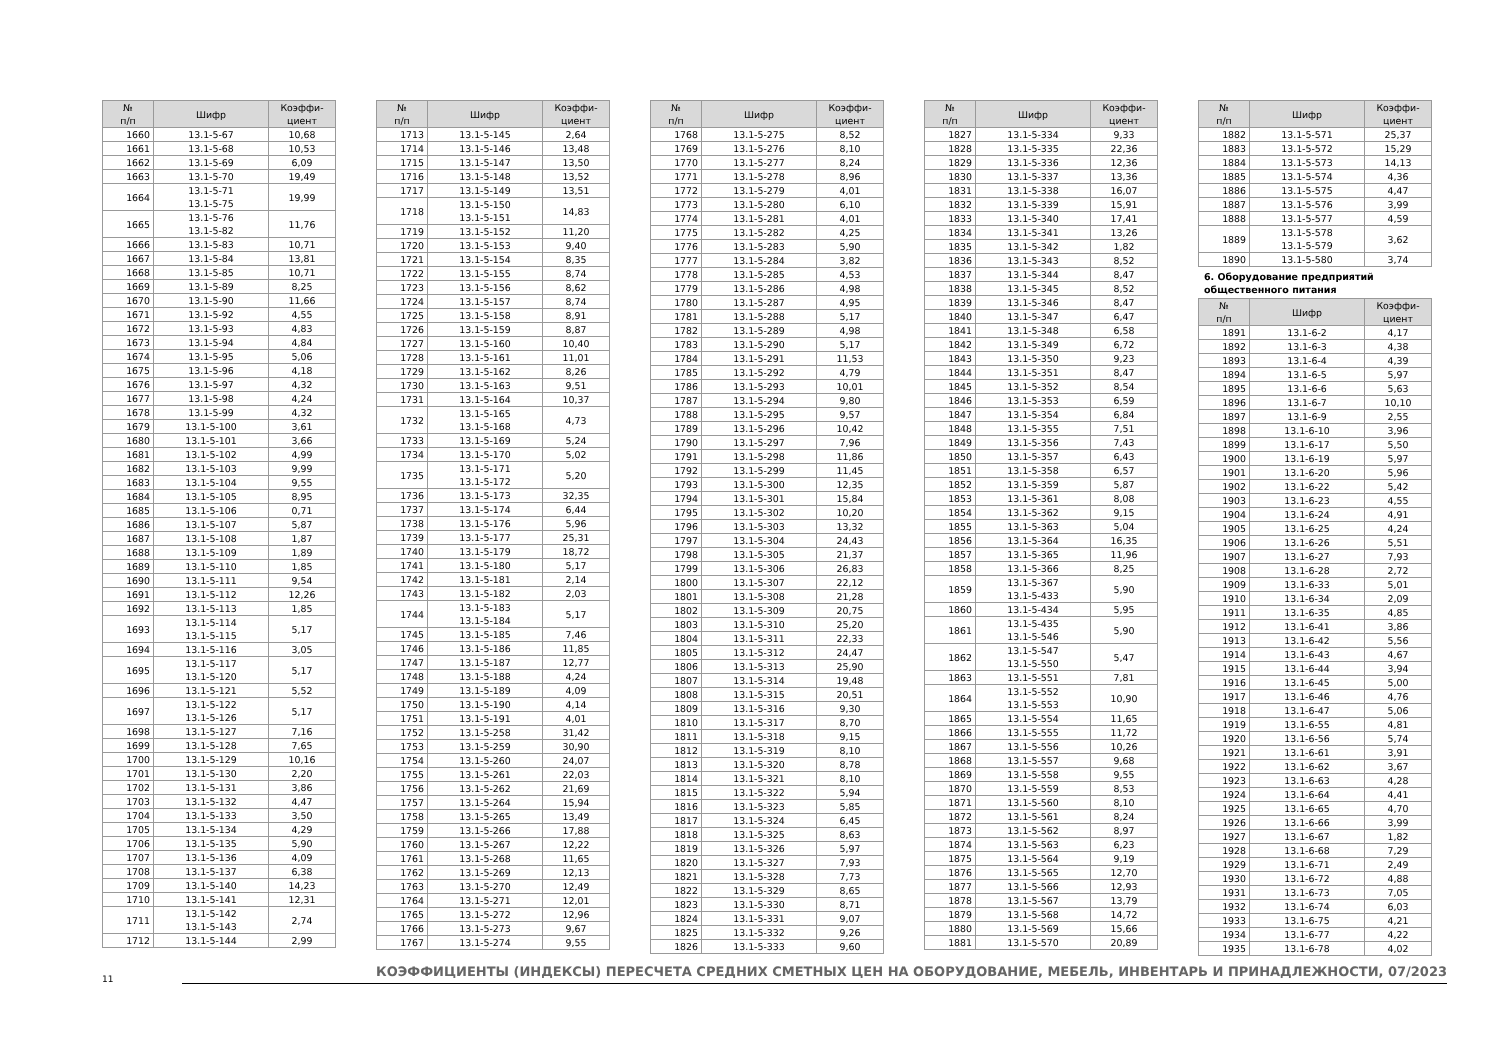| № п/п | Шифр | Коэффи- циент |
| --- | --- | --- |
| 1660 | 13.1-5-67 | 10,68 |
| 1661 | 13.1-5-68 | 10,53 |
| 1662 | 13.1-5-69 | 6,09 |
| 1663 | 13.1-5-70 | 19,49 |
| 1664 | 13.1-5-71 13.1-5-75 | 19,99 |
| 1665 | 13.1-5-76 13.1-5-82 | 11,76 |
| 1666 | 13.1-5-83 | 10,71 |
| 1667 | 13.1-5-84 | 13,81 |
| 1668 | 13.1-5-85 | 10,71 |
| 1669 | 13.1-5-89 | 8,25 |
| 1670 | 13.1-5-90 | 11,66 |
| 1671 | 13.1-5-92 | 4,55 |
| 1672 | 13.1-5-93 | 4,83 |
| 1673 | 13.1-5-94 | 4,84 |
| 1674 | 13.1-5-95 | 5,06 |
| 1675 | 13.1-5-96 | 4,18 |
| 1676 | 13.1-5-97 | 4,32 |
| 1677 | 13.1-5-98 | 4,24 |
| 1678 | 13.1-5-99 | 4,32 |
| 1679 | 13.1-5-100 | 3,61 |
| 1680 | 13.1-5-101 | 3,66 |
| 1681 | 13.1-5-102 | 4,99 |
| 1682 | 13.1-5-103 | 9,99 |
| 1683 | 13.1-5-104 | 9,55 |
| 1684 | 13.1-5-105 | 8,95 |
| 1685 | 13.1-5-106 | 0,71 |
| 1686 | 13.1-5-107 | 5,87 |
| 1687 | 13.1-5-108 | 1,87 |
| 1688 | 13.1-5-109 | 1,89 |
| 1689 | 13.1-5-110 | 1,85 |
| 1690 | 13.1-5-111 | 9,54 |
| 1691 | 13.1-5-112 | 12,26 |
| 1692 | 13.1-5-113 | 1,85 |
| 1693 | 13.1-5-114 13.1-5-115 | 5,17 |
| 1694 | 13.1-5-116 | 3,05 |
| 1695 | 13.1-5-117 13.1-5-120 | 5,17 |
| 1696 | 13.1-5-121 | 5,52 |
| 1697 | 13.1-5-122 13.1-5-126 | 5,17 |
| 1698 | 13.1-5-127 | 7,16 |
| 1699 | 13.1-5-128 | 7,65 |
| 1700 | 13.1-5-129 | 10,16 |
| 1701 | 13.1-5-130 | 2,20 |
| 1702 | 13.1-5-131 | 3,86 |
| 1703 | 13.1-5-132 | 4,47 |
| 1704 | 13.1-5-133 | 3,50 |
| 1705 | 13.1-5-134 | 4,29 |
| 1706 | 13.1-5-135 | 5,90 |
| 1707 | 13.1-5-136 | 4,09 |
| 1708 | 13.1-5-137 | 6,38 |
| 1709 | 13.1-5-140 | 14,23 |
| 1710 | 13.1-5-141 | 12,31 |
| 1711 | 13.1-5-142 13.1-5-143 | 2,74 |
| 1712 | 13.1-5-144 | 2,99 |
| № п/п | Шифр | Коэффи- циент |
| --- | --- | --- |
| 1713 | 13.1-5-145 | 2,64 |
| 1714 | 13.1-5-146 | 13,48 |
| 1715 | 13.1-5-147 | 13,50 |
| 1716 | 13.1-5-148 | 13,52 |
| 1717 | 13.1-5-149 | 13,51 |
| 1718 | 13.1-5-150 13.1-5-151 | 14,83 |
| 1719 | 13.1-5-152 | 11,20 |
| 1720 | 13.1-5-153 | 9,40 |
| 1721 | 13.1-5-154 | 8,35 |
| 1722 | 13.1-5-155 | 8,74 |
| 1723 | 13.1-5-156 | 8,62 |
| 1724 | 13.1-5-157 | 8,74 |
| 1725 | 13.1-5-158 | 8,91 |
| 1726 | 13.1-5-159 | 8,87 |
| 1727 | 13.1-5-160 | 10,40 |
| 1728 | 13.1-5-161 | 11,01 |
| 1729 | 13.1-5-162 | 8,26 |
| 1730 | 13.1-5-163 | 9,51 |
| 1731 | 13.1-5-164 | 10,37 |
| 1732 | 13.1-5-165 13.1-5-168 | 4,73 |
| 1733 | 13.1-5-169 | 5,24 |
| 1734 | 13.1-5-170 | 5,02 |
| 1735 | 13.1-5-171 13.1-5-172 | 5,20 |
| 1736 | 13.1-5-173 | 32,35 |
| 1737 | 13.1-5-174 | 6,44 |
| 1738 | 13.1-5-176 | 5,96 |
| 1739 | 13.1-5-177 | 25,31 |
| 1740 | 13.1-5-179 | 18,72 |
| 1741 | 13.1-5-180 | 5,17 |
| 1742 | 13.1-5-181 | 2,14 |
| 1743 | 13.1-5-182 | 2,03 |
| 1744 | 13.1-5-183 13.1-5-184 | 5,17 |
| 1745 | 13.1-5-185 | 7,46 |
| 1746 | 13.1-5-186 | 11,85 |
| 1747 | 13.1-5-187 | 12,77 |
| 1748 | 13.1-5-188 | 4,24 |
| 1749 | 13.1-5-189 | 4,09 |
| 1750 | 13.1-5-190 | 4,14 |
| 1751 | 13.1-5-191 | 4,01 |
| 1752 | 13.1-5-258 | 31,42 |
| 1753 | 13.1-5-259 | 30,90 |
| 1754 | 13.1-5-260 | 24,07 |
| 1755 | 13.1-5-261 | 22,03 |
| 1756 | 13.1-5-262 | 21,69 |
| 1757 | 13.1-5-264 | 15,94 |
| 1758 | 13.1-5-265 | 13,49 |
| 1759 | 13.1-5-266 | 17,88 |
| 1760 | 13.1-5-267 | 12,22 |
| 1761 | 13.1-5-268 | 11,65 |
| 1762 | 13.1-5-269 | 12,13 |
| 1763 | 13.1-5-270 | 12,49 |
| 1764 | 13.1-5-271 | 12,01 |
| 1765 | 13.1-5-272 | 12,96 |
| 1766 | 13.1-5-273 | 9,67 |
| 1767 | 13.1-5-274 | 9,55 |
| № п/п | Шифр | Коэффи- циент |
| --- | --- | --- |
| 1768 | 13.1-5-275 | 8,52 |
| 1769 | 13.1-5-276 | 8,10 |
| 1770 | 13.1-5-277 | 8,24 |
| 1771 | 13.1-5-278 | 8,96 |
| 1772 | 13.1-5-279 | 4,01 |
| 1773 | 13.1-5-280 | 6,10 |
| 1774 | 13.1-5-281 | 4,01 |
| 1775 | 13.1-5-282 | 4,25 |
| 1776 | 13.1-5-283 | 5,90 |
| 1777 | 13.1-5-284 | 3,82 |
| 1778 | 13.1-5-285 | 4,53 |
| 1779 | 13.1-5-286 | 4,98 |
| 1780 | 13.1-5-287 | 4,95 |
| 1781 | 13.1-5-288 | 5,17 |
| 1782 | 13.1-5-289 | 4,98 |
| 1783 | 13.1-5-290 | 5,17 |
| 1784 | 13.1-5-291 | 11,53 |
| 1785 | 13.1-5-292 | 4,79 |
| 1786 | 13.1-5-293 | 10,01 |
| 1787 | 13.1-5-294 | 9,80 |
| 1788 | 13.1-5-295 | 9,57 |
| 1789 | 13.1-5-296 | 10,42 |
| 1790 | 13.1-5-297 | 7,96 |
| 1791 | 13.1-5-298 | 11,86 |
| 1792 | 13.1-5-299 | 11,45 |
| 1793 | 13.1-5-300 | 12,35 |
| 1794 | 13.1-5-301 | 15,84 |
| 1795 | 13.1-5-302 | 10,20 |
| 1796 | 13.1-5-303 | 13,32 |
| 1797 | 13.1-5-304 | 24,43 |
| 1798 | 13.1-5-305 | 21,37 |
| 1799 | 13.1-5-306 | 26,83 |
| 1800 | 13.1-5-307 | 22,12 |
| 1801 | 13.1-5-308 | 21,28 |
| 1802 | 13.1-5-309 | 20,75 |
| 1803 | 13.1-5-310 | 25,20 |
| 1804 | 13.1-5-311 | 22,33 |
| 1805 | 13.1-5-312 | 24,47 |
| 1806 | 13.1-5-313 | 25,90 |
| 1807 | 13.1-5-314 | 19,48 |
| 1808 | 13.1-5-315 | 20,51 |
| 1809 | 13.1-5-316 | 9,30 |
| 1810 | 13.1-5-317 | 8,70 |
| 1811 | 13.1-5-318 | 9,15 |
| 1812 | 13.1-5-319 | 8,10 |
| 1813 | 13.1-5-320 | 8,78 |
| 1814 | 13.1-5-321 | 8,10 |
| 1815 | 13.1-5-322 | 5,94 |
| 1816 | 13.1-5-323 | 5,85 |
| 1817 | 13.1-5-324 | 6,45 |
| 1818 | 13.1-5-325 | 8,63 |
| 1819 | 13.1-5-326 | 5,97 |
| 1820 | 13.1-5-327 | 7,93 |
| 1821 | 13.1-5-328 | 7,73 |
| 1822 | 13.1-5-329 | 8,65 |
| 1823 | 13.1-5-330 | 8,71 |
| 1824 | 13.1-5-331 | 9,07 |
| 1825 | 13.1-5-332 | 9,26 |
| 1826 | 13.1-5-333 | 9,60 |
| № п/п | Шифр | Коэффи- циент |
| --- | --- | --- |
| 1827 | 13.1-5-334 | 9,33 |
| 1828 | 13.1-5-335 | 22,36 |
| 1829 | 13.1-5-336 | 12,36 |
| 1830 | 13.1-5-337 | 13,36 |
| 1831 | 13.1-5-338 | 16,07 |
| 1832 | 13.1-5-339 | 15,91 |
| 1833 | 13.1-5-340 | 17,41 |
| 1834 | 13.1-5-341 | 13,26 |
| 1835 | 13.1-5-342 | 1,82 |
| 1836 | 13.1-5-343 | 8,52 |
| 1837 | 13.1-5-344 | 8,47 |
| 1838 | 13.1-5-345 | 8,52 |
| 1839 | 13.1-5-346 | 8,47 |
| 1840 | 13.1-5-347 | 6,47 |
| 1841 | 13.1-5-348 | 6,58 |
| 1842 | 13.1-5-349 | 6,72 |
| 1843 | 13.1-5-350 | 9,23 |
| 1844 | 13.1-5-351 | 8,47 |
| 1845 | 13.1-5-352 | 8,54 |
| 1846 | 13.1-5-353 | 6,59 |
| 1847 | 13.1-5-354 | 6,84 |
| 1848 | 13.1-5-355 | 7,51 |
| 1849 | 13.1-5-356 | 7,43 |
| 1850 | 13.1-5-357 | 6,43 |
| 1851 | 13.1-5-358 | 6,57 |
| 1852 | 13.1-5-359 | 5,87 |
| 1853 | 13.1-5-361 | 8,08 |
| 1854 | 13.1-5-362 | 9,15 |
| 1855 | 13.1-5-363 | 5,04 |
| 1856 | 13.1-5-364 | 16,35 |
| 1857 | 13.1-5-365 | 11,96 |
| 1858 | 13.1-5-366 | 8,25 |
| 1859 | 13.1-5-367 13.1-5-433 | 5,90 |
| 1860 | 13.1-5-434 | 5,95 |
| 1861 | 13.1-5-435 13.1-5-546 | 5,90 |
| 1862 | 13.1-5-547 13.1-5-550 | 5,47 |
| 1863 | 13.1-5-551 | 7,81 |
| 1864 | 13.1-5-552 13.1-5-553 | 10,90 |
| 1865 | 13.1-5-554 | 11,65 |
| 1866 | 13.1-5-555 | 11,72 |
| 1867 | 13.1-5-556 | 10,26 |
| 1868 | 13.1-5-557 | 9,68 |
| 1869 | 13.1-5-558 | 9,55 |
| 1870 | 13.1-5-559 | 8,53 |
| 1871 | 13.1-5-560 | 8,10 |
| 1872 | 13.1-5-561 | 8,24 |
| 1873 | 13.1-5-562 | 8,97 |
| 1874 | 13.1-5-563 | 6,23 |
| 1875 | 13.1-5-564 | 9,19 |
| 1876 | 13.1-5-565 | 12,70 |
| 1877 | 13.1-5-566 | 12,93 |
| 1878 | 13.1-5-567 | 13,79 |
| 1879 | 13.1-5-568 | 14,72 |
| 1880 | 13.1-5-569 | 15,66 |
| 1881 | 13.1-5-570 | 20,89 |
| № п/п | Шифр | Коэффи- циент |
| --- | --- | --- |
| 1882 | 13.1-5-571 | 25,37 |
| 1883 | 13.1-5-572 | 15,29 |
| 1884 | 13.1-5-573 | 14,13 |
| 1885 | 13.1-5-574 | 4,36 |
| 1886 | 13.1-5-575 | 4,47 |
| 1887 | 13.1-5-576 | 3,99 |
| 1888 | 13.1-5-577 | 4,59 |
| 1889 | 13.1-5-578 13.1-5-579 | 3,62 |
| 1890 | 13.1-5-580 | 3,74 |
6. Оборудование предприятий общественного питания
| № п/п | Шифр | Коэффи- циент |
| --- | --- | --- |
| 1891 | 13.1-6-2 | 4,17 |
| 1892 | 13.1-6-3 | 4,38 |
| 1893 | 13.1-6-4 | 4,39 |
| 1894 | 13.1-6-5 | 5,97 |
| 1895 | 13.1-6-6 | 5,63 |
| 1896 | 13.1-6-7 | 10,10 |
| 1897 | 13.1-6-9 | 2,55 |
| 1898 | 13.1-6-10 | 3,96 |
| 1899 | 13.1-6-17 | 5,50 |
| 1900 | 13.1-6-19 | 5,97 |
| 1901 | 13.1-6-20 | 5,96 |
| 1902 | 13.1-6-22 | 5,42 |
| 1903 | 13.1-6-23 | 4,55 |
| 1904 | 13.1-6-24 | 4,91 |
| 1905 | 13.1-6-25 | 4,24 |
| 1906 | 13.1-6-26 | 5,51 |
| 1907 | 13.1-6-27 | 7,93 |
| 1908 | 13.1-6-28 | 2,72 |
| 1909 | 13.1-6-33 | 5,01 |
| 1910 | 13.1-6-34 | 2,09 |
| 1911 | 13.1-6-35 | 4,85 |
| 1912 | 13.1-6-41 | 3,86 |
| 1913 | 13.1-6-42 | 5,56 |
| 1914 | 13.1-6-43 | 4,67 |
| 1915 | 13.1-6-44 | 3,94 |
| 1916 | 13.1-6-45 | 5,00 |
| 1917 | 13.1-6-46 | 4,76 |
| 1918 | 13.1-6-47 | 5,06 |
| 1919 | 13.1-6-55 | 4,81 |
| 1920 | 13.1-6-56 | 5,74 |
| 1921 | 13.1-6-61 | 3,91 |
| 1922 | 13.1-6-62 | 3,67 |
| 1923 | 13.1-6-63 | 4,28 |
| 1924 | 13.1-6-64 | 4,41 |
| 1925 | 13.1-6-65 | 4,70 |
| 1926 | 13.1-6-66 | 3,99 |
| 1927 | 13.1-6-67 | 1,82 |
| 1928 | 13.1-6-68 | 7,29 |
| 1929 | 13.1-6-71 | 2,49 |
| 1930 | 13.1-6-72 | 4,88 |
| 1931 | 13.1-6-73 | 7,05 |
| 1932 | 13.1-6-74 | 6,03 |
| 1933 | 13.1-6-75 | 4,21 |
| 1934 | 13.1-6-77 | 4,22 |
| 1935 | 13.1-6-78 | 4,02 |
11
КОЭФФИЦИЕНТЫ (ИНДЕКСЫ) ПЕРЕСЧЕТА СРЕДНИХ СМЕТНЫХ ЦЕН НА ОБОРУДОВАНИЕ, МЕБЕЛЬ, ИНВЕНТАРЬ И ПРИНАДЛЕЖНОСТИ, 07/2023